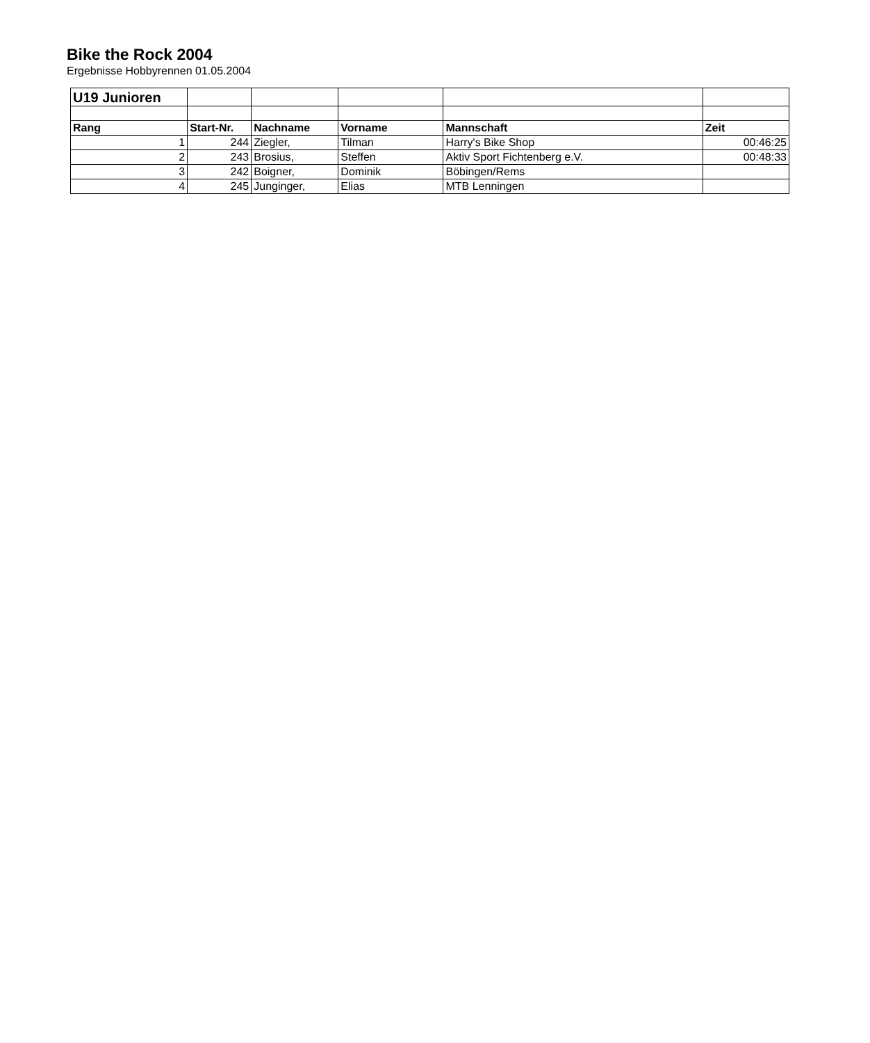Bike the Rock 2004
Ergebnisse Hobbyrennen 01.05.2004
| U19 Junioren | | | | | |
| Rang | Start-Nr. | Nachname | Vorname | Mannschaft | Zeit |
| 1 | 244 | Ziegler, | Tilman | Harry's Bike Shop | 00:46:25 |
| 2 | 243 | Brosius, | Steffen | Aktiv Sport Fichtenberg e.V. | 00:48:33 |
| 3 | 242 | Boigner, | Dominik | Böbingen/Rems | |
| 4 | 245 | Junginger, | Elias | MTB Lenningen | |